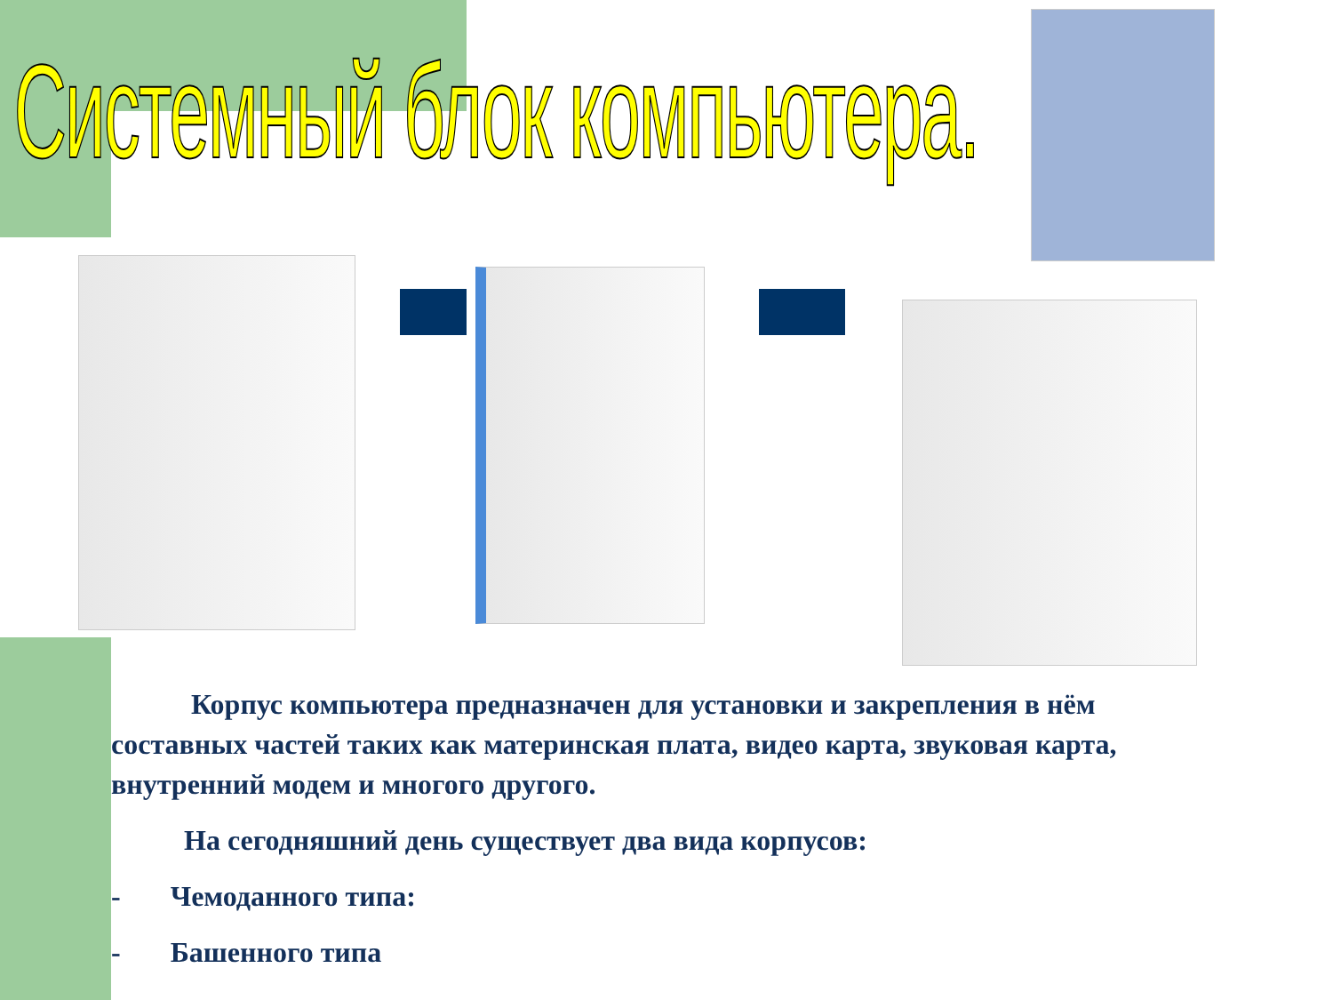Системный блок компьютера.
Корпус компьютера предназначен для установки и закрепления в нём составных частей таких как материнская плата, видео карта, звуковая карта, внутренний модем и многого другого.
На сегодняшний день существует два вида корпусов:
- Чемоданного типа:
- Башенного типа